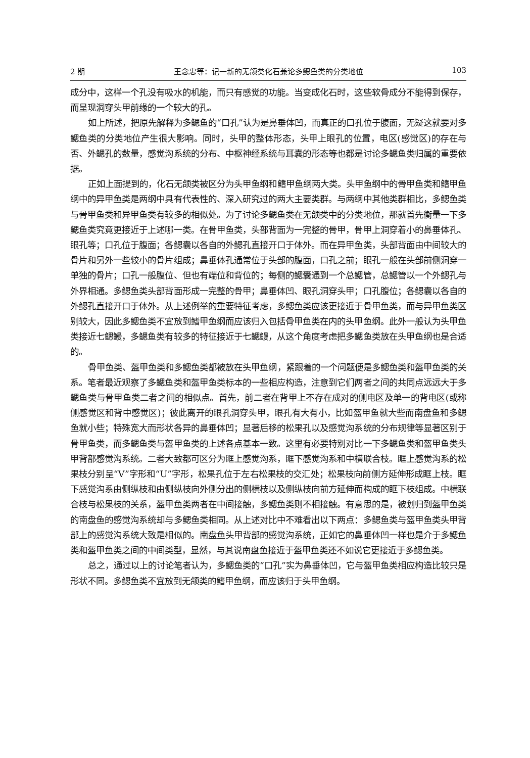2 期 王念忠等：记一新的无颌类化石兼论多鳃鱼类的分类地位 103
成分中，这样一个孔没有吸水的机能，而只有感觉的功能。当变成化石时，这些软骨成分不能得到保存，而呈现洞穿头甲前缘的一个较大的孔。
如上所述，把原先解释为多鳃鱼的“口孔”认为是鼻垂体凹，而真正的口孔位于腹面，无疑这就要对多鳃鱼类的分类地位产生很大影响。同时，头甲的整体形态，头甲上眼孔的位置，电区(感觉区)的存在与否、外鳃孔的数量，感觉沟系统的分布、中枢神经系统与耳囊的形态等也都是讨论多鳃鱼类归属的重要依据。
正如上面提到的，化石无颌类被区分为头甲鱼纲和鳍甲鱼纲两大类。头甲鱼纲中的骨甲鱼类和鳍甲鱼纲中的异甲鱼类是两纲中具有代表性的、深入研究过的两大主要类群。与两纲中其他类群相比，多鳃鱼类与骨甲鱼类和异甲鱼类有较多的相似处。为了讨论多鳃鱼类在无颌类中的分类地位，那就首先衡量一下多鳃鱼类究竟更接近于上述哪一类。在骨甲鱼类，头部背面为一完整的骨甲，骨甲上洞穿着小的鼻垂体孔、眼孔等；口孔位于腹面；各鳃囊以各自的外鳃孔直接开口于体外。而在异甲鱼类，头部背面由中间较大的骨片和另外一些较小的骨片组成；鼻垂体孔通常位于头部的腹面，口孔之前；眼孔一般在头部前侧洞穿一单独的骨片；口孔一般腹位、但也有端位和背位的；每侧的鳃囊通到一个总鳃管，总鳃管以一个外鳃孔与外界相通。多鳃鱼类头部背面形成一完整的骨甲；鼻垂体凹、眼孔洞穿头甲；口孔腹位；各鳃囊以各自的外鳃孔直接开口于体外。从上述例举的重要特征考虑，多鳃鱼类应该更接近于骨甲鱼类，而与异甲鱼类区别较大，因此多鳃鱼类不宜放到鳍甲鱼纲而应该归入包括骨甲鱼类在内的头甲鱼纲。此外一般认为头甲鱼类接近七鳃鳗，多鳃鱼类有较多的特征接近于七鳃鳗，从这个角度考虑把多鳃鱼类放在头甲鱼纲也是合适的。
骨甲鱼类、盔甲鱼类和多鳃鱼类都被放在头甲鱼纲，紧跟着的一个问题便是多鳃鱼类和盔甲鱼类的关系。笔者最近观察了多鳃鱼类和盔甲鱼类标本的一些相应构造，注意到它们两者之间的共同点远远大于多鳃鱼类与骨甲鱼类二者之间的相似点。首先，前二者在背甲上不存在成对的侧电区及单一的背电区(或称侧感觉区和背中感觉区)；彼此离开的眼孔洞穿头甲，眼孔有大有小，比如盔甲鱼就大些而南盘鱼和多鳃鱼就小些；特殊宽大而形状各异的鼻垂体凹；显著后移的松果孔以及感觉沟系统的分布规律等显著区别于骨甲鱼类，而多鳃鱼类与盔甲鱼类的上述各点基本一致。这里有必要特别对比一下多鳃鱼类和盔甲鱼类头甲背部感觉沟系统。二者大致都可区分为眶上感觉沟系，眶下感觉沟系和中横联合枝。眶上感觉沟系的松果枝分别呈“V”字形和“U”字形，松果孔位于左右松果枝的交汇处；松果枝向前侧方延伸形成眶上枝。眶下感觉沟系由侧纵枝和由侧纵枝向外侧分出的侧横枝以及侧纵枝向前方延伸而构成的眶下枝组成。中横联合枝与松果枝的关系，盔甲鱼类两者在中间接触，多鳃鱼类则不相接触。有意思的是，被划归到盔甲鱼类的南盘鱼的感觉沟系统却与多鳃鱼类相同。从上述对比中不难看出以下两点：多鳃鱼类与盔甲鱼类头甲背部上的感觉沟系统大致是相似的。南盘鱼头甲背部的感觉沟系统，正如它的鼻垂体凹一样也是介于多鳃鱼类和盔甲鱼类之间的中间类型，显然，与其说南盘鱼接近于盔甲鱼类还不如说它更接近于多鳃鱼类。
总之，通过以上的讨论笔者认为，多鳃鱼类的“口孔”实为鼻垂体凹，它与盔甲鱼类相应构造比较只是形状不同。多鳃鱼类不宜放到无颌类的鳍甲鱼纲，而应该归于头甲鱼纲。